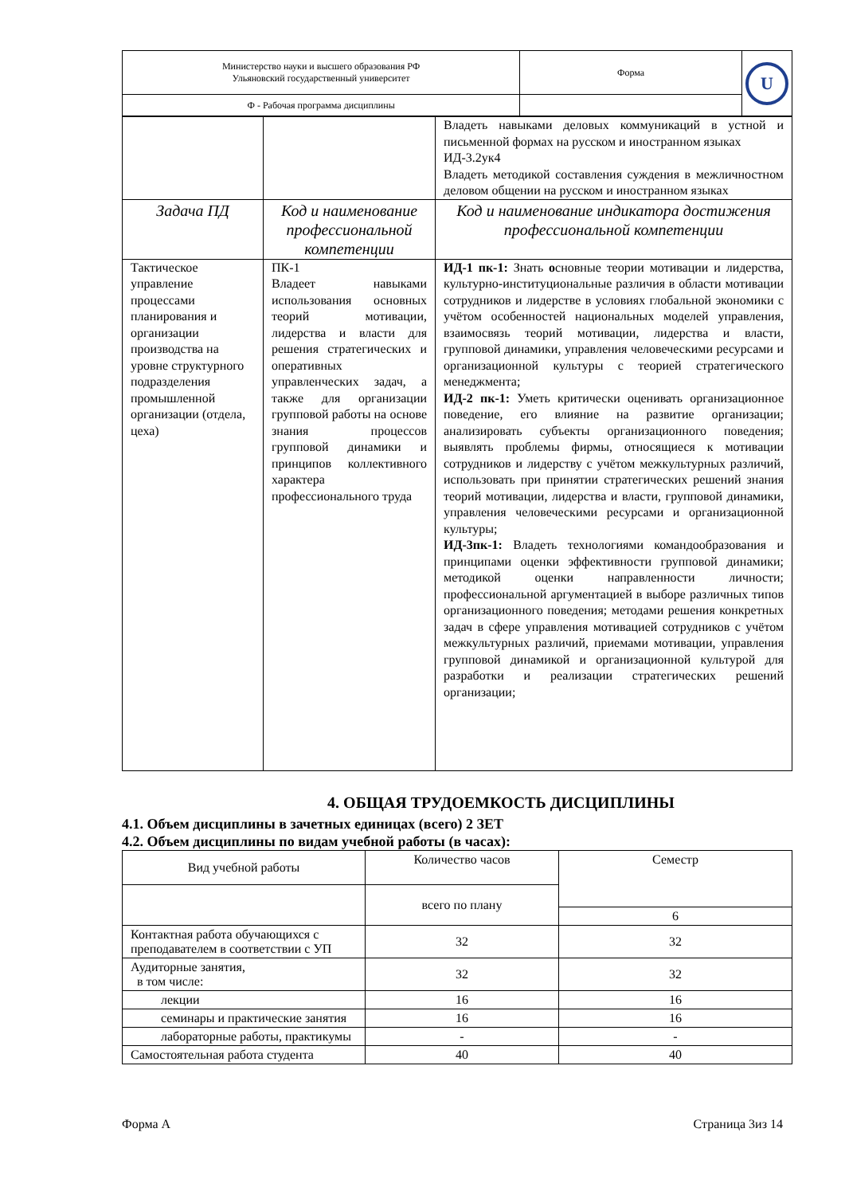| Министерство науки и высшего образования РФ Ульяновский государственный университет | Форма | U |
| Ф - Рабочая программа дисциплины | | |
| | | Владеть навыками деловых коммуникаций в устной и письменной формах на русском и иностранном языках ИД-3.2ук4 Владеть методикой составления суждения в межличностном деловом общении на русском и иностранном языках |
| Задача ПД | Код и наименование профессиональной компетенции | Код и наименование индикатора достижения профессиональной компетенции |
| Тактическое управление процессами планирования и организации производства на уровне структурного подразделения промышленной организации (отдела, цеха) | ПК-1 Владеет навыками использования основных теорий мотивации, лидерства и власти для решения стратегических и оперативных управленческих задач, а также для организации групповой работы на основе знания процессов групповой динамики и принципов коллективного характера профессионального труда | ИД-1 пк-1: Знать о сновные теории мотивации и лидерства, культурно-институциональные различия в области мотивации сотрудников и лидерстве в условиях глобальной экономики с учётом особенностей национальных моделей управления, взаимосвязь теорий мотивации, лидерства и власти, групповой динамики, управления человеческими ресурсами и организационной культуры с теорией стратегического менеджмента; ИД-2 пк-1: Уметь критически оценивать организационное поведение, его влияние на развитие организации; анализировать субъекты организационного поведения; выявлять проблемы фирмы, относящиеся к мотивации сотрудников и лидерству с учётом межкультурных различий, использовать при принятии стратегических решений знания теорий мотивации, лидерства и власти, групповой динамики, управления человеческими ресурсами и организационной культуры; ИД-3пк-1: Владеть технологиями командообразования и принципами оценки эффективности групповой динамики; методикой оценки направленности личности; профессиональной аргументацией в выборе различных типов организационного поведения; методами решения конкретных задач в сфере управления мотивацией сотрудников с учётом межкультурных различий, приемами мотивации, управления групповой динамикой и организационной культурой для разработки и реализации стратегических решений организации; |
4. ОБЩАЯ ТРУДОЕМКОСТЬ ДИСЦИПЛИНЫ
4.1. Объем дисциплины в зачетных единицах (всего) 2 ЗЕТ
4.2. Объем дисциплины по видам учебной работы (в часах):
| Вид учебной работы | Количество часов | Семестр |
| | всего по плану | |
| | | 6 |
| Контактная работа обучающихся с преподавателем в соответствии с УП | 32 | 32 |
| Аудиторные занятия, в том числе: | 32 | 32 |
| лекции | 16 | 16 |
| семинары и практические занятия | 16 | 16 |
| лабораторные работы, практикумы | - | - |
| Самостоятельная работа студента | 40 | 40 |
Форма А Страница 3из 14